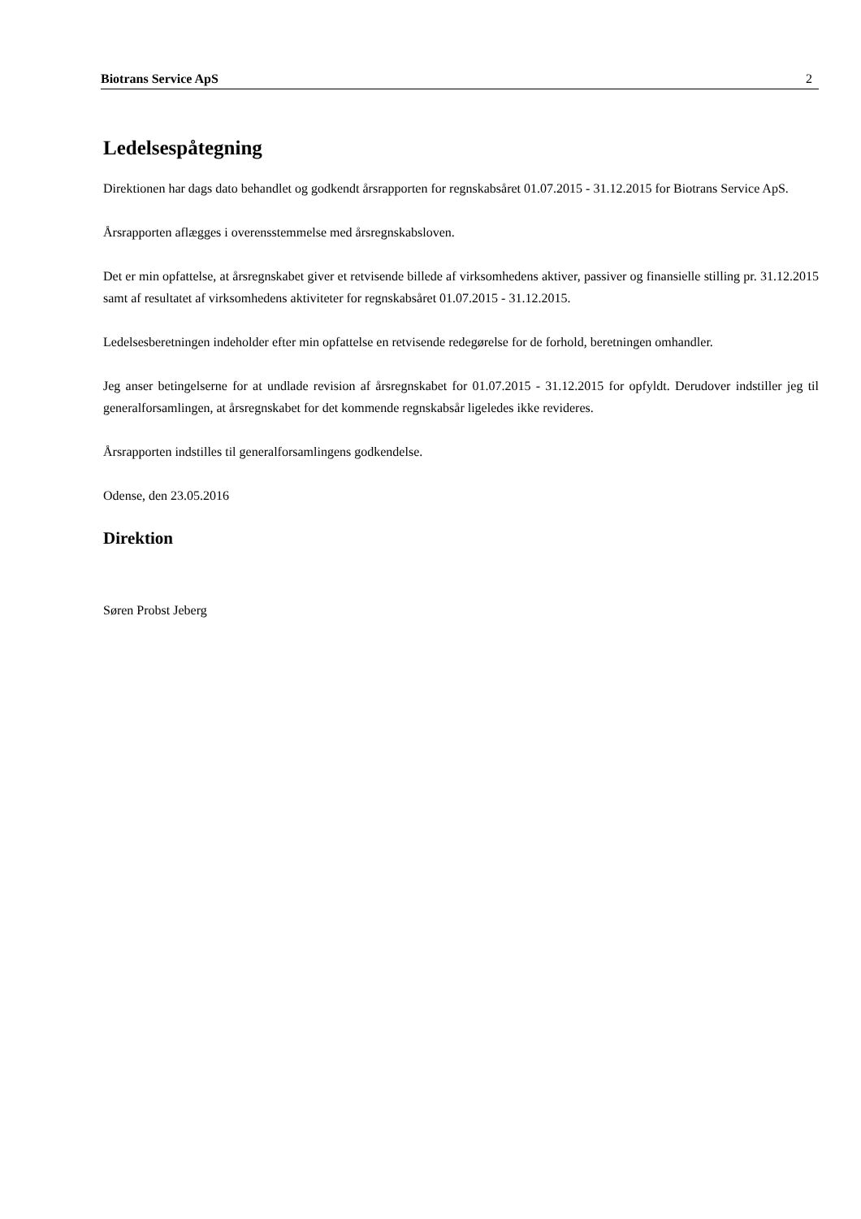Biotrans Service ApS 2
Ledelsespåtegning
Direktionen har dags dato behandlet og godkendt årsrapporten for regnskabsåret 01.07.2015 - 31.12.2015 for Biotrans Service ApS.
Årsrapporten aflægges i overensstemmelse med årsregnskabsloven.
Det er min opfattelse, at årsregnskabet giver et retvisende billede af virksomhedens aktiver, passiver og finansielle stilling pr. 31.12.2015 samt af resultatet af virksomhedens aktiviteter for regnskabsåret 01.07.2015 - 31.12.2015.
Ledelsesberetningen indeholder efter min opfattelse en retvisende redegørelse for de forhold, beretningen omhandler.
Jeg anser betingelserne for at undlade revision af årsregnskabet for 01.07.2015 - 31.12.2015 for opfyldt. Derudover indstiller jeg til generalforsamlingen, at årsregnskabet for det kommende regnskabsår ligeledes ikke revideres.
Årsrapporten indstilles til generalforsamlingens godkendelse.
Odense, den 23.05.2016
Direktion
Søren Probst Jeberg